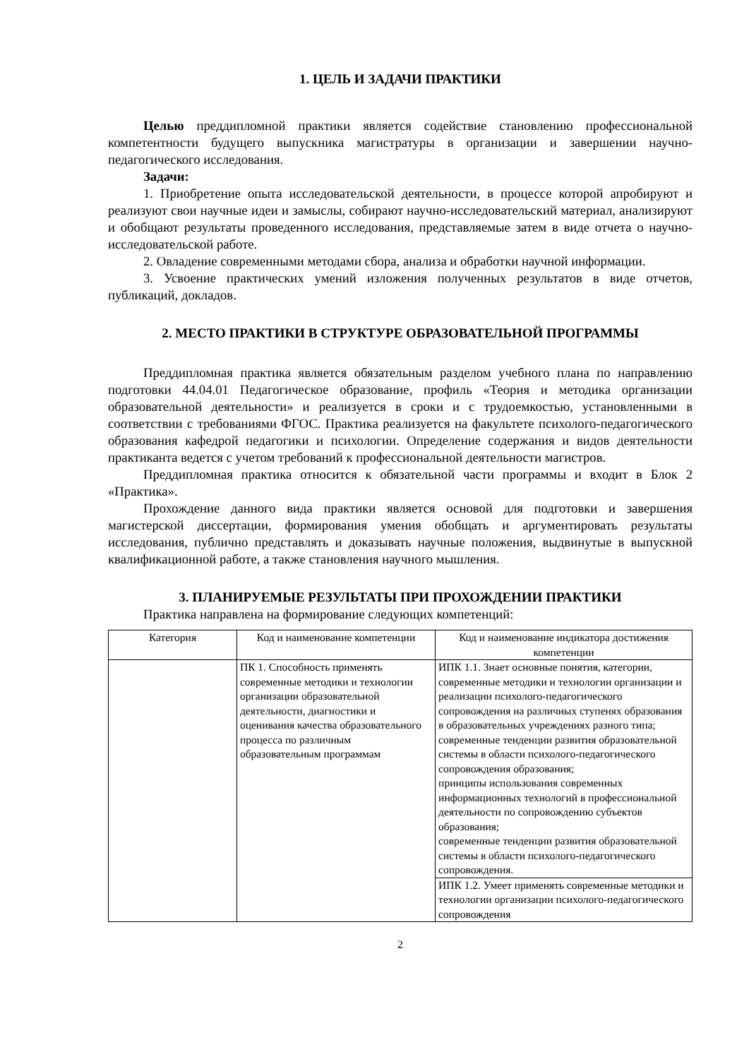1. ЦЕЛЬ И ЗАДАЧИ ПРАКТИКИ
Целью преддипломной практики является содействие становлению профессиональной компетентности будущего выпускника магистратуры в организации и завершении научно-педагогического исследования.
Задачи:
1. Приобретение опыта исследовательской деятельности, в процессе которой апробируют и реализуют свои научные идеи и замыслы, собирают научно-исследовательский материал, анализируют и обобщают результаты проведенного исследования, представляемые затем в виде отчета о научно-исследовательской работе.
2. Овладение современными методами сбора, анализа и обработки научной информации.
3. Усвоение практических умений изложения полученных результатов в виде отчетов, публикаций, докладов.
2. МЕСТО ПРАКТИКИ В СТРУКТУРЕ ОБРАЗОВАТЕЛЬНОЙ ПРОГРАММЫ
Преддипломная практика является обязательным разделом учебного плана по направлению подготовки 44.04.01 Педагогическое образование, профиль «Теория и методика организации образовательной деятельности» и реализуется в сроки и с трудоемкостью, установленными в соответствии с требованиями ФГОС. Практика реализуется на факультете психолого-педагогического образования кафедрой педагогики и психологии. Определение содержания и видов деятельности практиканта ведется с учетом требований к профессиональной деятельности магистров.
Преддипломная практика относится к обязательной части программы и входит в Блок 2 «Практика».
Прохождение данного вида практики является основой для подготовки и завершения магистерской диссертации, формирования умения обобщать и аргументировать результаты исследования, публично представлять и доказывать научные положения, выдвинутые в выпускной квалификационной работе, а также становления научного мышления.
3. ПЛАНИРУЕМЫЕ РЕЗУЛЬТАТЫ ПРИ ПРОХОЖДЕНИИ ПРАКТИКИ
Практика направлена на формирование следующих компетенций:
| Категория | Код и наименование компетенции | Код и наименование индикатора достижения компетенции |
| --- | --- | --- |
| | ПК 1. Способность применять современные методики и технологии организации образовательной деятельности, диагностики и оценивания качества образовательного процесса по различным образовательным программам | ИПК 1.1. Знает основные понятия, категории, современные методики и технологии организации и реализации психолого-педагогического сопровождения на различных ступенях образования в образовательных учреждениях разного типа; современные тенденции развития образовательной системы в области психолого-педагогического сопровождения образования; принципы использования современных информационных технологий в профессиональной деятельности по сопровождению субъектов образования; современные тенденции развития образовательной системы в области психолого-педагогического сопровождения. |
| | | ИПК 1.2. Умеет применять современные методики и технологии организации психолого-педагогического сопровождения |
2